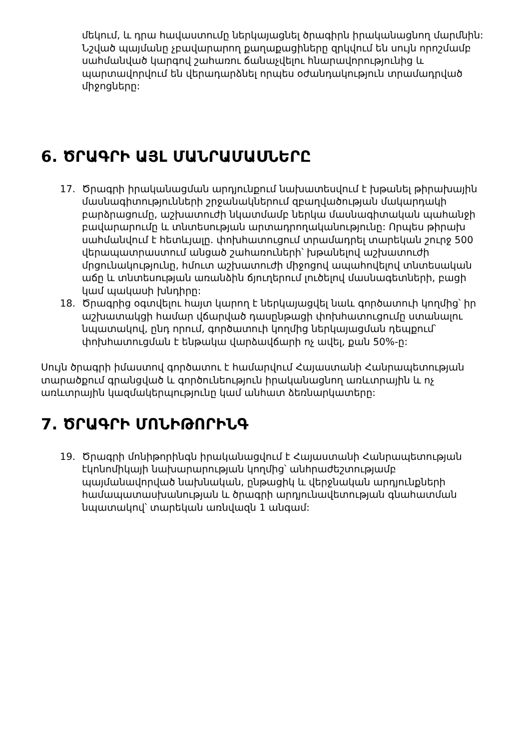մեկում, և դրա հավաստումը ներկայացնել ծրագիրն իրականացնող մարմնին: Նշված պայմանը չբավարարող քաղաքացիները զրկվում են սույն որոշմամբ սահմանված կարգով շահառու ճանաչվելու հնարավորությունից և պարտավորվում են վերադարձնել որպես օժանդակություն տրամադրված միջոցները:
6. ԾՐԱԳՐԻ ԱՅԼ ՄԱՆՐԱՄԱՍՆԵՐԸ
17. Ծրագրի իրականացման արդյունքում նախատեսվում է խթանել թիրախային մասնագիտությունների շրջանակներում զբաղվածության մակարդակի բարձրացումը, աշխատուժի նկատմամբ ներկա մասնագիտական պահանջի բավարարումը և տնտեսության արտադրողականությունը: Որպես թիրախ սահմանվում է հետևյալը. փոխհատուցում տրամադրել տարեկան շուրջ 500 վերապատրաստում անցած շահառուների՝ խթանելով աշխատուժի մրցունակությունը, հմուտ աշխատուժի միջոցով ապահովելով տնտեսական աճը և տնտեսության առանձին ճյուղերում լուծելով մասնագետների, բացի կամ պակասի խնդիրը:
18. Ծրագրից օգտվելու հայտ կարող է ներկայացվել նաև գործատուի կողմից՝ իր աշխատակցի համար վճարված դասընթացի փոխհատուցումը ստանալու նպատակով, ընդ որում, գործատուի կողմից ներկայացման դեպքում՝ փոխհատուցման է ենթակա վարձավճարի ոչ ավել, քան 50%-ը:
Սույն ծրագրի իմաստով գործատու է համարվում Հայաստանի Հանրապետության տարածքում գրանցված և գործունեություն իրականացնող առևտրային և ոչ առևտրային կազմակերպությունը կամ անհատ ձեռնարկատերը:
7. ԾՐԱԳՐԻ ՄՈՆԻԹՈՐԻՆԳ
19. Ծրագրի մոնիթորինգն իրականացվում է Հայաստանի Հանրապետության էկոնոմիկայի նախարարության կողմից՝ անհրաժեշտությամբ պայմանավորված նախնական, ընթացիկ և վերջնական արդյունքների համապատասխանության և ծրագրի արդյունավետության գնահատման նպատակով՝ տարեկան առնվազն 1 անգամ: